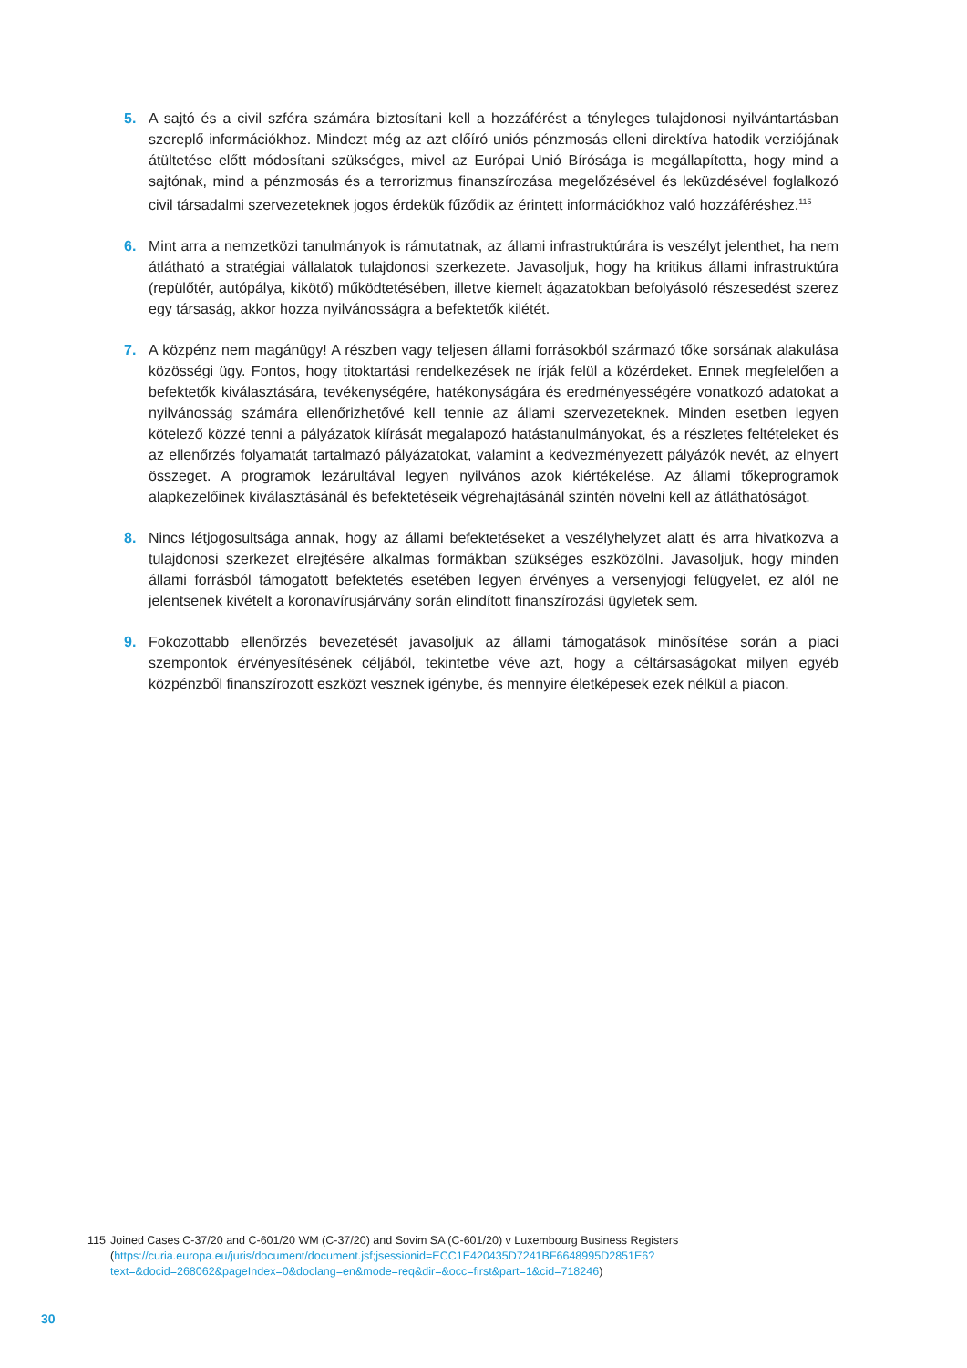5. A sajtó és a civil szféra számára biztosítani kell a hozzáférést a tényleges tulajdonosi nyilvántartásban szereplő információkhoz. Mindezt még az azt előíró uniós pénzmosás elleni direktíva hatodik verziójának átültetése előtt módosítani szükséges, mivel az Európai Unió Bírósága is megállapította, hogy mind a sajtónak, mind a pénzmosás és a terrorizmus finanszírozása megelőzésével és leküzdésével foglalkozó civil társadalmi szervezeteknek jogos érdekük fűződik az érintett információkhoz való hozzáféréshez.<sup>115</sup>
6. Mint arra a nemzetközi tanulmányok is rámutatnak, az állami infrastruktúrára is veszélyt jelenthet, ha nem átlátható a stratégiai vállalatok tulajdonosi szerkezete. Javasoljuk, hogy ha kritikus állami infrastruktúra (repülőtér, autópálya, kikötő) működtetésében, illetve kiemelt ágazatokban befolyásoló részesedést szerez egy társaság, akkor hozza nyilvánosságra a befektetők kilétét.
7. A közpénz nem magánügy! A részben vagy teljesen állami forrásokból származó tőke sorsának alakulása közösségi ügy. Fontos, hogy titoktartási rendelkezések ne írják felül a közérdeket. Ennek megfelelően a befektetők kiválasztására, tevékenységére, hatékonyságára és eredményességére vonatkozó adatokat a nyilvánosság számára ellenőrizhetővé kell tennie az állami szervezeteknek. Minden esetben legyen kötelező közzé tenni a pályázatok kiírását megalapozó hatástanulmányokat, és a részletes feltételeket és az ellenőrzés folyamatát tartalmazó pályázatokat, valamint a kedvezményezett pályázók nevét, az elnyert összeget. A programok lezárultával legyen nyilvános azok kiértékelése. Az állami tőkeprogramok alapkezelőinek kiválasztásánál és befektetéseik végrehajtásánál szintén növelni kell az átláthatóságot.
8. Nincs létjogosultsága annak, hogy az állami befektetéseket a veszélyhelyzet alatt és arra hivatkozva a tulajdonosi szerkezet elrejtésére alkalmas formákban szükséges eszközölni. Javasoljuk, hogy minden állami forrásból támogatott befektetés esetében legyen érvényes a versenyjogi felügyelet, ez alól ne jelentsenek kivételt a koronavírusjárvány során elindított finanszírozási ügyletek sem.
9. Fokozottabb ellenőrzés bevezetését javasoljuk az állami támogatások minősítése során a piaci szempontok érvényesítésének céljából, tekintetbe véve azt, hogy a céltársaságokat milyen egyéb közpénzből finanszírozott eszközt vesznek igénybe, és mennyire életképesek ezek nélkül a piacon.
115 Joined Cases C-37/20 and C-601/20 WM (C-37/20) and Sovim SA (C-601/20) v Luxembourg Business Registers
(https://curia.europa.eu/juris/document/document.jsf;jsessionid=ECC1E420435D7241BF6648995D2851E6?text=&docid=268062&pageIndex=0&doclang=en&mode=req&dir=&occ=first&part=1&cid=718246)
30